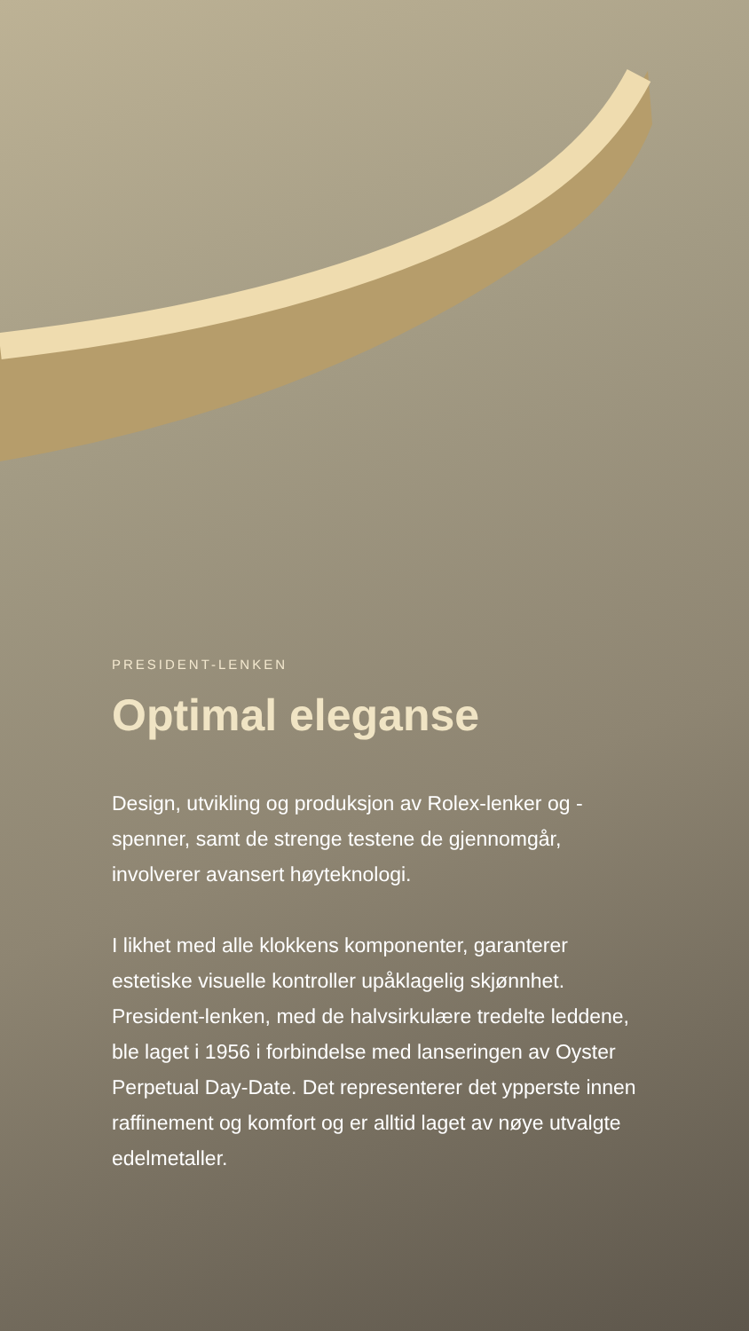PRESIDENT-LENKEN
Optimal eleganse
Design, utvikling og produksjon av Rolex-lenker og -spenner, samt de strenge testene de gjennomgår, involverer avansert høyteknologi.
I likhet med alle klokkens komponenter, garanterer estetiske visuelle kontroller upåklagelig skjønnhet. President-lenken, med de halvsirkulære tredelte leddene, ble laget i 1956 i forbindelse med lanseringen av Oyster Perpetual Day-Date. Det representerer det ypperste innen raffinement og komfort og er alltid laget av nøye utvalgte edelmetaller.